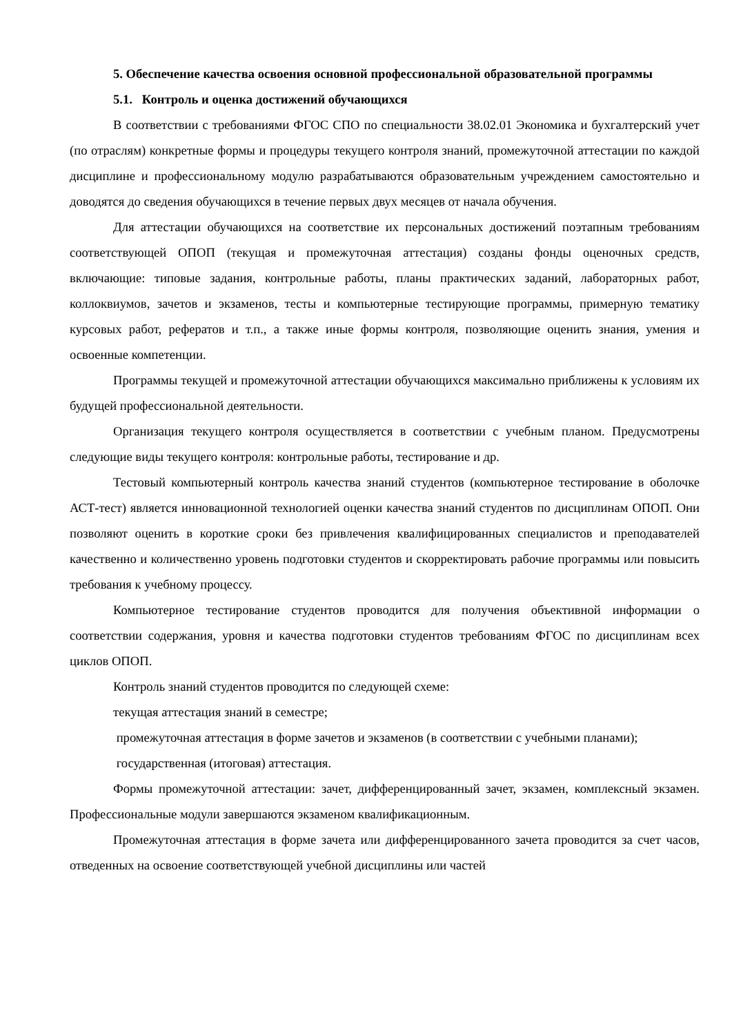5. Обеспечение качества освоения основной профессиональной образовательной программы
5.1. Контроль и оценка достижений обучающихся
В соответствии с требованиями ФГОС СПО по специальности 38.02.01 Экономика и бухгалтерский учет (по отраслям) конкретные формы и процедуры текущего контроля знаний, промежуточной аттестации по каждой дисциплине и профессиональному модулю разрабатываются образовательным учреждением самостоятельно и доводятся до сведения обучающихся в течение первых двух месяцев от начала обучения.
Для аттестации обучающихся на соответствие их персональных достижений поэтапным требованиям соответствующей ОПОП (текущая и промежуточная аттестация) созданы фонды оценочных средств, включающие: типовые задания, контрольные работы, планы практических заданий, лабораторных работ, коллоквиумов, зачетов и экзаменов, тесты и компьютерные тестирующие программы, примерную тематику курсовых работ, рефератов и т.п., а также иные формы контроля, позволяющие оценить знания, умения и освоенные компетенции.
Программы текущей и промежуточной аттестации обучающихся максимально приближены к условиям их будущей профессиональной деятельности.
Организация текущего контроля осуществляется в соответствии с учебным планом. Предусмотрены следующие виды текущего контроля: контрольные работы, тестирование и др.
Тестовый компьютерный контроль качества знаний студентов (компьютерное тестирование в оболочке АСТ-тест) является инновационной технологией оценки качества знаний студентов по дисциплинам ОПОП. Они позволяют оценить в короткие сроки без привлечения квалифицированных специалистов и преподавателей качественно и количественно уровень подготовки студентов и скорректировать рабочие программы или повысить требования к учебному процессу.
Компьютерное тестирование студентов проводится для получения объективной информации о соответствии содержания, уровня и качества подготовки студентов требованиям ФГОС по дисциплинам всех циклов ОПОП.
Контроль знаний студентов проводится по следующей схеме:
текущая аттестация знаний в семестре;
промежуточная аттестация в форме зачетов и экзаменов (в соответствии с учебными планами);
государственная (итоговая) аттестация.
Формы промежуточной аттестации: зачет, дифференцированный зачет, экзамен, комплексный экзамен. Профессиональные модули завершаются экзаменом квалификационным.
Промежуточная аттестация в форме зачета или дифференцированного зачета проводится за счет часов, отведенных на освоение соответствующей учебной дисциплины или частей